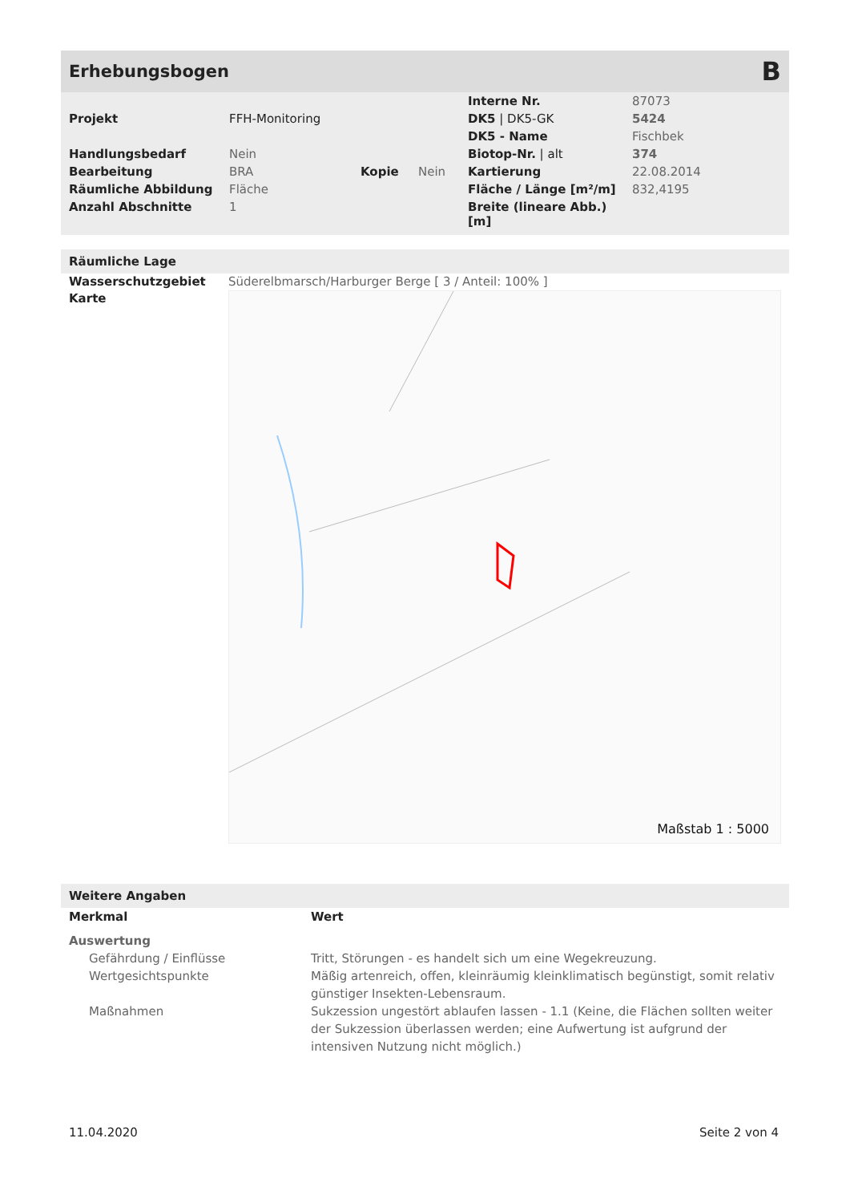Erhebungsbogen B
| | | | | Interne Nr. | 87073 |
| Projekt | FFH-Monitoring | | | DK5 / DK5-GK | 5424 |
| | | | | DK5 - Name | Fischbek |
| Handlungsbedarf | Nein | | | Biotop-Nr. / alt | 374 |
| Bearbeitung | BRA | Kopie | Nein | Kartierung | 22.08.2014 |
| Räumliche Abbildung | Fläche | | | Fläche / Länge [m²/m] | 832,4195 |
| Anzahl Abschnitte | 1 | | | Breite (lineare Abb.) [m] | |
Räumliche Lage
Wasserschutzgebiet
Karte
Süderelbmarsch/Harburger Berge [ 3 / Anteil: 100% ]
Maßstab 1 : 5000
Weitere Angaben
| Merkmal | Wert |
| Auswertung | |
| Gefährdung / Einflüsse | Tritt, Störungen - es handelt sich um eine Wegekreuzung. |
| Wertgesichtspunkte | Mäßig artenreich, offen, kleinräumig kleinklimatisch begünstigt, somit relativ günstiger Insekten-Lebensraum. |
| Maßnahmen | Sukzession ungestört ablaufen lassen - 1.1 (Keine, die Flächen sollten weiter der Sukzession überlassen werden; eine Aufwertung ist aufgrund der intensiven Nutzung nicht möglich.) |
11.04.2020 Seite 2 von 4